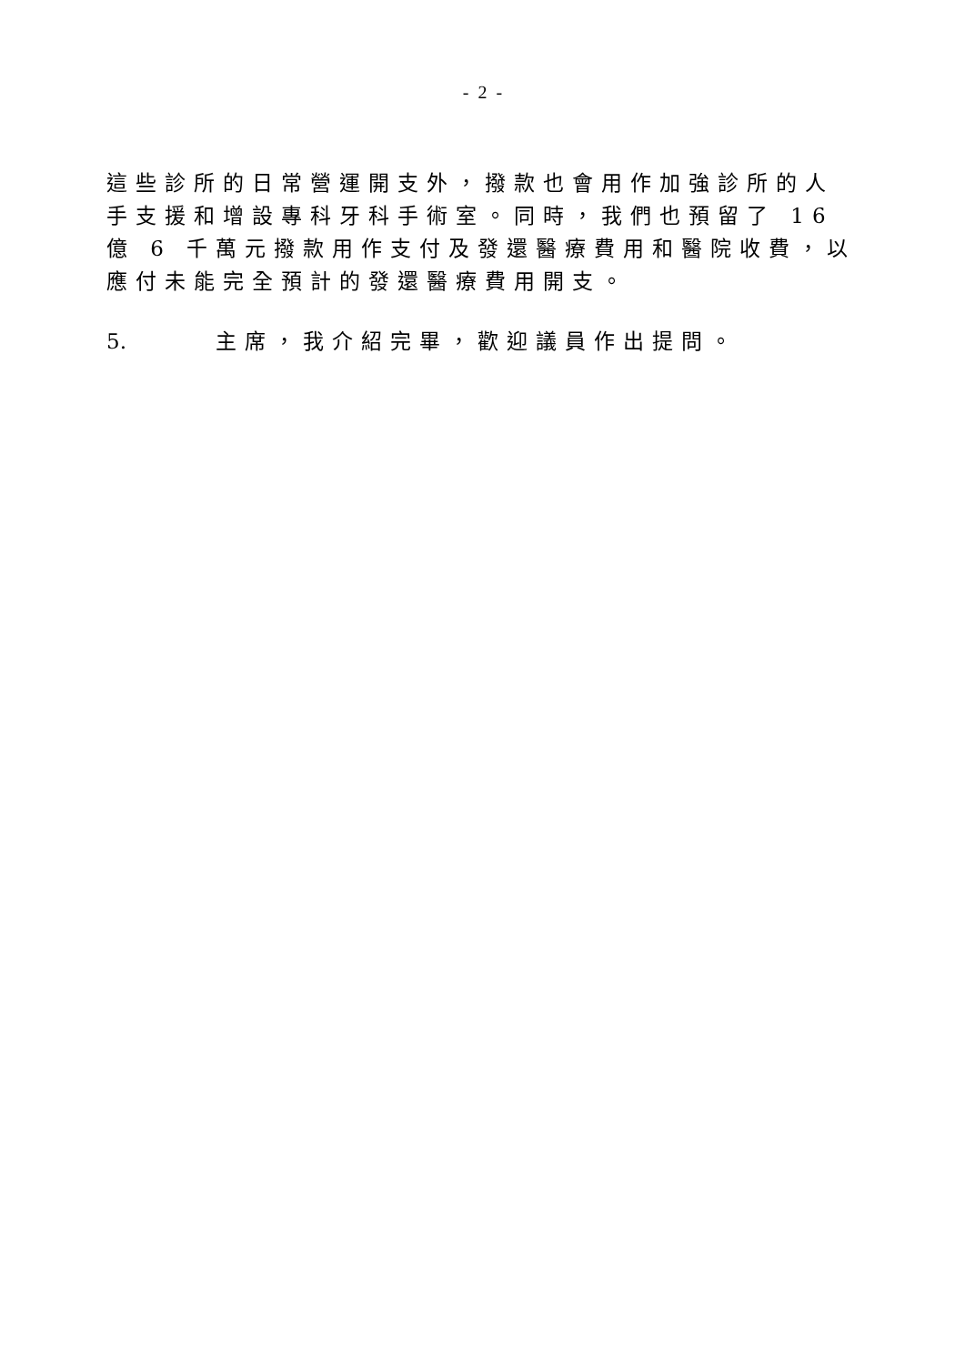- 2 -
這些診所的日常營運開支外，撥款也會用作加強診所的人手支援和增設專科牙科手術室。同時，我們也預留了 16 億 6 千萬元撥款用作支付及發還醫療費用和醫院收費，以應付未能完全預計的發還醫療費用開支。
5. 主席，我介紹完畢，歡迎議員作出提問。